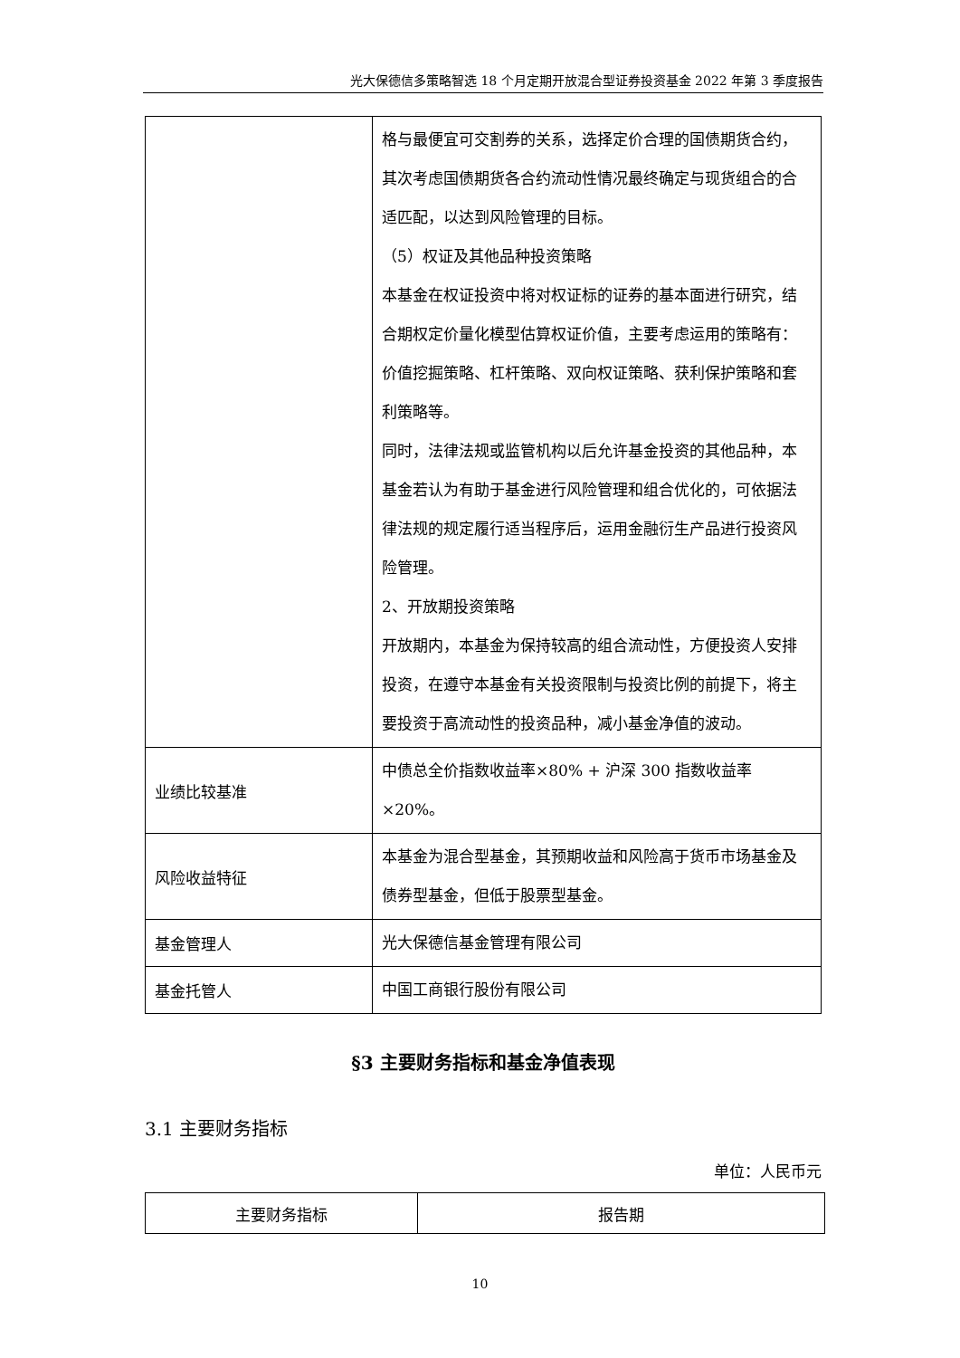光大保德信多策略智选 18 个月定期开放混合型证券投资基金 2022 年第 3 季度报告
| | 格与最便宜可交割券的关系，选择定价合理的国债期货合约，其次考虑国债期货各合约流动性情况最终确定与现货组合的合适匹配，以达到风险管理的目标。 （5）权证及其他品种投资策略 本基金在权证投资中将对权证标的证券的基本面进行研究，结合期权定价量化模型估算权证价值，主要考虑运用的策略有：价值挖掘策略、杠杆策略、双向权证策略、获利保护策略和套利策略等。 同时，法律法规或监管机构以后允许基金投资的其他品种，本基金若认为有助于基金进行风险管理和组合优化的，可依据法律法规的规定履行适当程序后，运用金融衍生产品进行投资风险管理。 2、开放期投资策略 开放期内，本基金为保持较高的组合流动性，方便投资人安排投资，在遵守本基金有关投资限制与投资比例的前提下，将主要投资于高流动性的投资品种，减小基金净值的波动。 |
| 业绩比较基准 | 中债总全价指数收益率×80% + 沪深 300 指数收益率×20%。 |
| 风险收益特征 | 本基金为混合型基金，其预期收益和风险高于货币市场基金及债券型基金，但低于股票型基金。 |
| 基金管理人 | 光大保德信基金管理有限公司 |
| 基金托管人 | 中国工商银行股份有限公司 |
§3 主要财务指标和基金净值表现
3.1 主要财务指标
单位：人民币元
| 主要财务指标 | 报告期 |
10